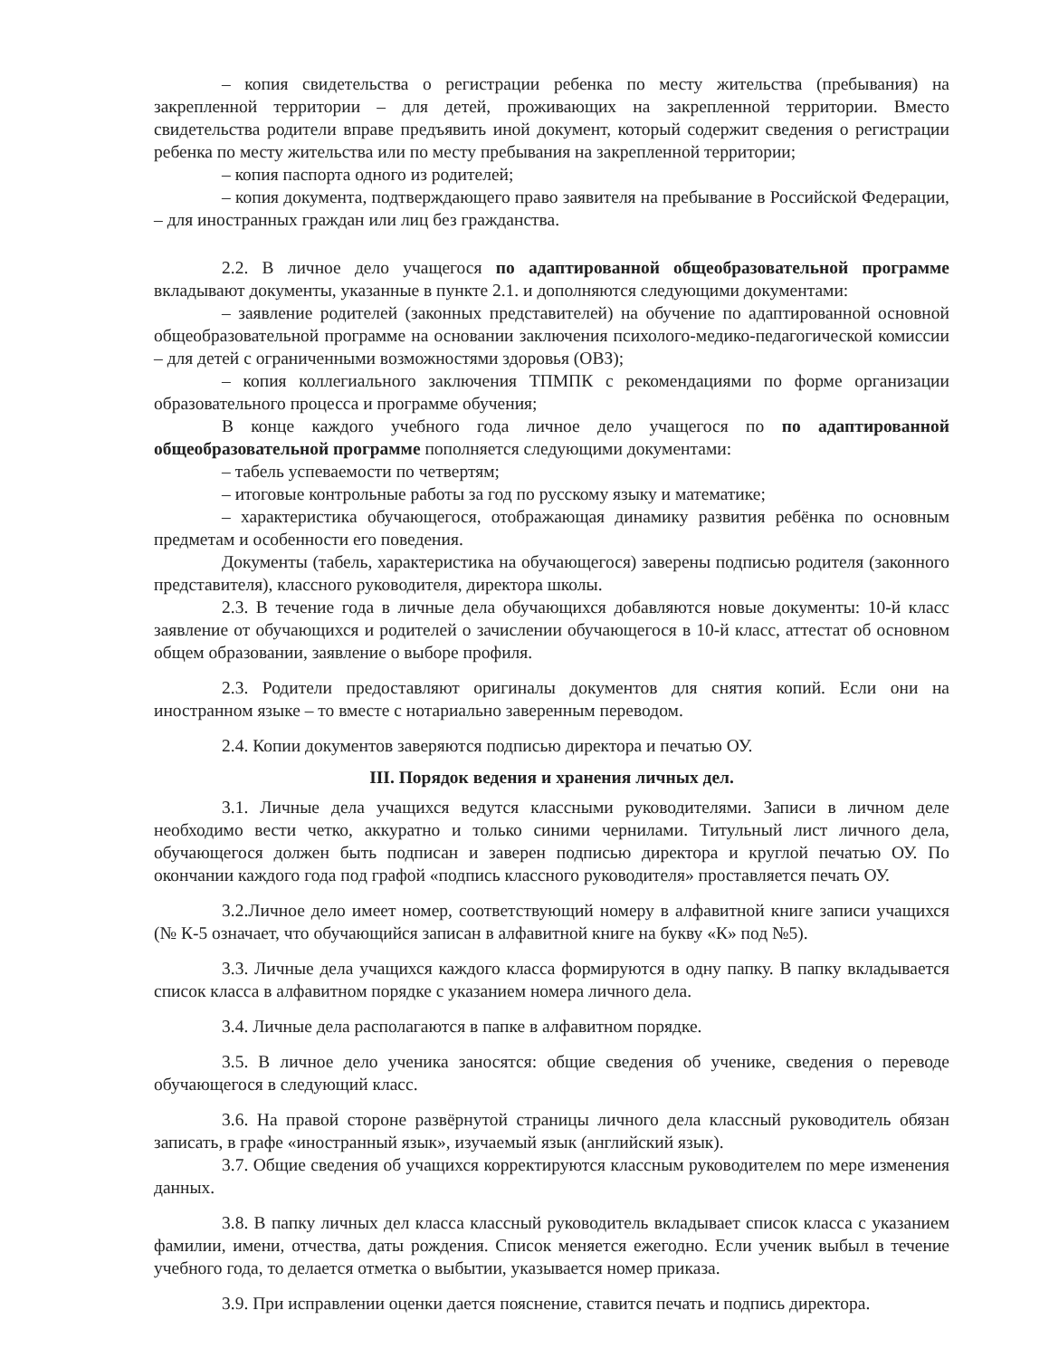– копия свидетельства о регистрации ребенка по месту жительства (пребывания) на закрепленной территории – для детей, проживающих на закрепленной территории. Вместо свидетельства родители вправе предъявить иной документ, который содержит сведения о регистрации ребенка по месту жительства или по месту пребывания на закрепленной территории;
– копия паспорта одного из родителей;
– копия документа, подтверждающего право заявителя на пребывание в Российской Федерации, – для иностранных граждан или лиц без гражданства.
2.2. В личное дело учащегося по адаптированной общеобразовательной программе вкладывают документы, указанные в пункте 2.1. и дополняются следующими документами:
– заявление родителей (законных представителей) на обучение по адаптированной основной общеобразовательной программе на основании заключения психолого-медико-педагогической комиссии – для детей с ограниченными возможностями здоровья (ОВЗ);
– копия коллегиального заключения ТПМПК с рекомендациями по форме организации образовательного процесса и программе обучения;
В конце каждого учебного года личное дело учащегося по по адаптированной общеобразовательной программе пополняется следующими документами:
– табель успеваемости по четвертям;
– итоговые контрольные работы за год по русскому языку и математике;
– характеристика обучающегося, отображающая динамику развития ребёнка по основным предметам и особенности его поведения.
Документы (табель, характеристика на обучающегося) заверены подписью родителя (законного представителя), классного руководителя, директора школы.
2.3. В течение года в личные дела обучающихся добавляются новые документы: 10-й класс заявление от обучающихся и родителей о зачислении обучающегося в 10-й класс, аттестат об основном общем образовании, заявление о выборе профиля.
2.3. Родители предоставляют оригиналы документов для снятия копий. Если они на иностранном языке – то вместе с нотариально заверенным переводом.
2.4. Копии документов заверяются подписью директора и печатью ОУ.
III. Порядок ведения и хранения личных дел.
3.1. Личные дела учащихся ведутся классными руководителями. Записи в личном деле необходимо вести четко, аккуратно и только синими чернилами. Титульный лист личного дела, обучающегося должен быть подписан и заверен подписью директора и круглой печатью ОУ. По окончании каждого года под графой «подпись классного руководителя» проставляется печать ОУ.
3.2.Личное дело имеет номер, соответствующий номеру в алфавитной книге записи учащихся (№ К-5 означает, что обучающийся записан в алфавитной книге на букву «К» под №5).
3.3. Личные дела учащихся каждого класса формируются в одну папку. В папку вкладывается список класса в алфавитном порядке с указанием номера личного дела.
3.4. Личные дела располагаются в папке в алфавитном порядке.
3.5. В личное дело ученика заносятся: общие сведения об ученике, сведения о переводе обучающегося в следующий класс.
3.6. На правой стороне развёрнутой страницы личного дела классный руководитель обязан записать, в графе «иностранный язык», изучаемый язык (английский язык).
3.7. Общие сведения об учащихся корректируются классным руководителем по мере изменения данных.
3.8. В папку личных дел класса классный руководитель вкладывает список класса с указанием фамилии, имени, отчества, даты рождения. Список меняется ежегодно. Если ученик выбыл в течение учебного года, то делается отметка о выбытии, указывается номер приказа.
3.9. При исправлении оценки дается пояснение, ставится печать и подпись директора.